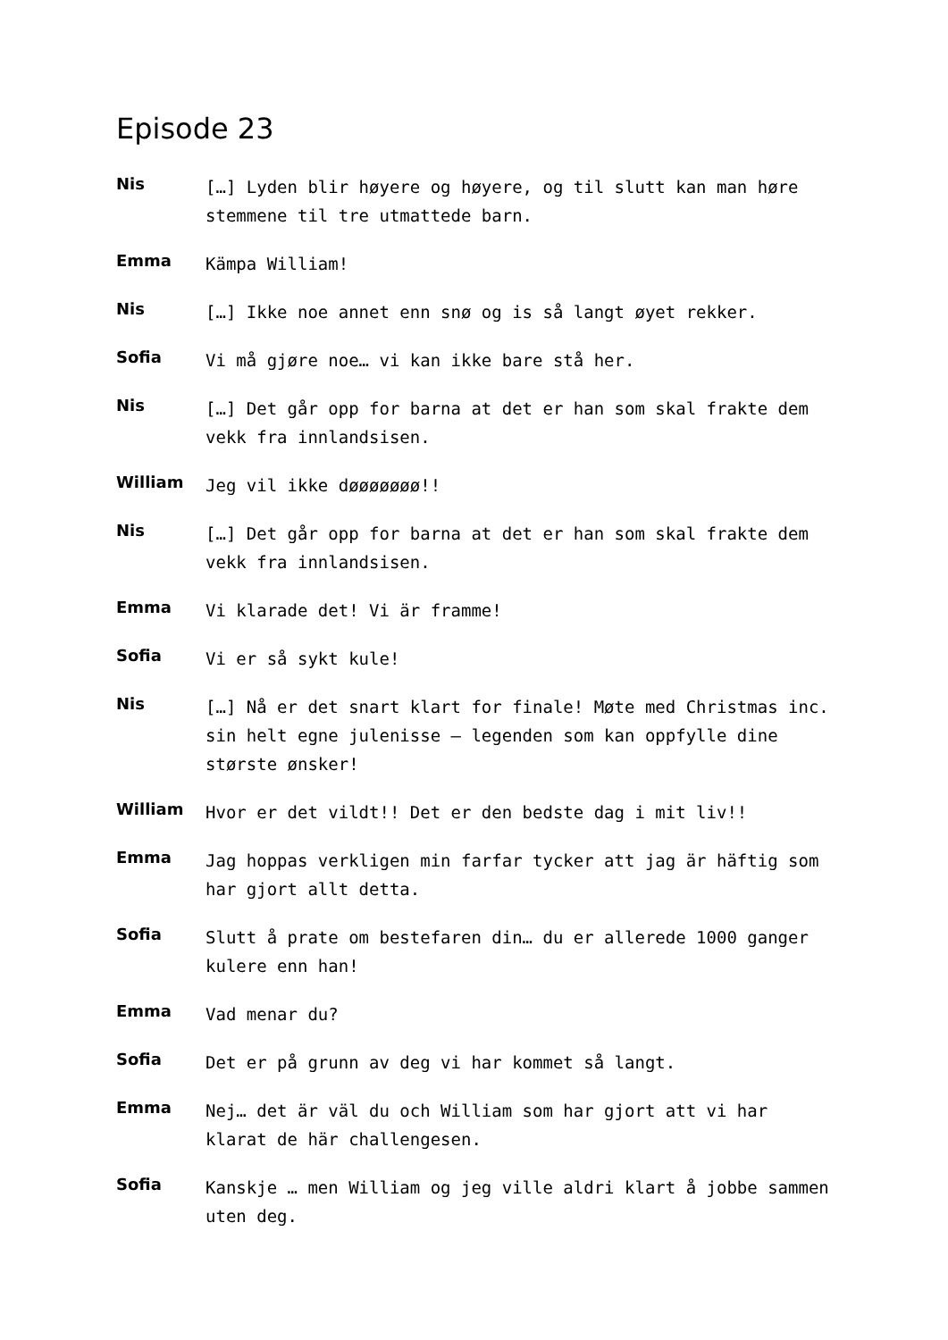Episode 23
Nis
[…] Lyden blir høyere og høyere, og til slutt kan man høre stemmene til tre utmattede barn.
Emma
Kämpa William!
Nis
[…] Ikke noe annet enn snø og is så langt øyet rekker.
Sofia
Vi må gjøre noe… vi kan ikke bare stå her.
Nis
[…] Det går opp for barna at det er han som skal frakte dem vekk fra innlandsisen.
William
Jeg vil ikke døøøøøøø!!
Nis
[…] Det går opp for barna at det er han som skal frakte dem vekk fra innlandsisen.
Emma
Vi klarade det! Vi är framme!
Sofia
Vi er så sykt kule!
Nis
[…] Nå er det snart klart for finale! Møte med Christmas inc. sin helt egne julenisse – legenden som kan oppfylle dine største ønsker!
William
Hvor er det vildt!! Det er den bedste dag i mit liv!!
Emma
Jag hoppas verkligen min farfar tycker att jag är häftig som har gjort allt detta.
Sofia
Slutt å prate om bestefaren din… du er allerede 1000 ganger kulere enn han!
Emma
Vad menar du?
Sofia
Det er på grunn av deg vi har kommet så langt.
Emma
Nej… det är väl du och William som har gjort att vi har klarat de här challengesen.
Sofia
Kanskje … men William og jeg ville aldri klart å jobbe sammen uten deg.